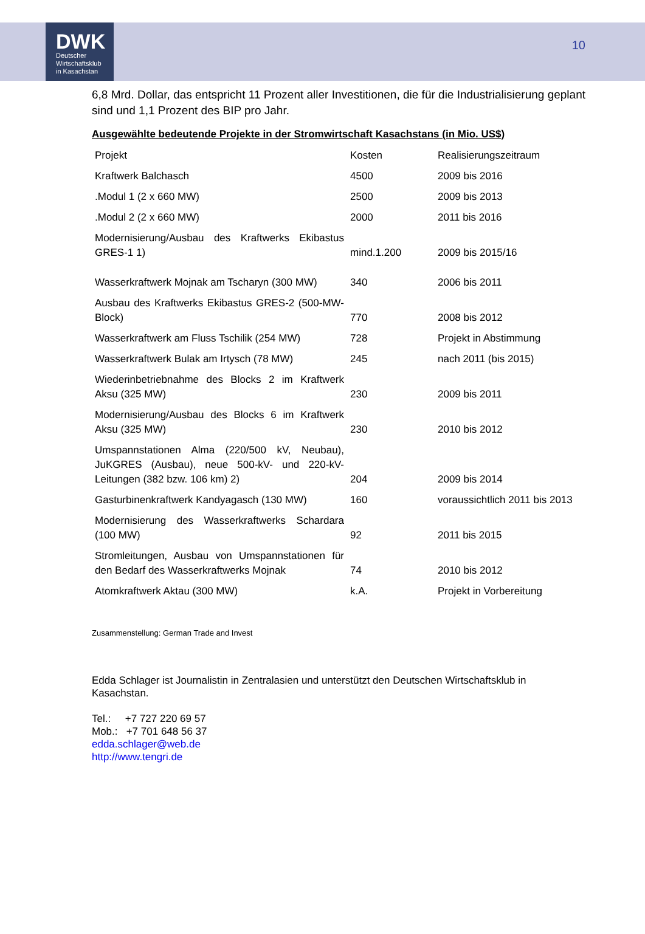DWK
Deutscher
Wirtschaftsklub
in Kasachstan
10
6,8 Mrd. Dollar, das entspricht 11 Prozent aller Investitionen, die für die Industrialisierung geplant sind und 1,1 Prozent des BIP pro Jahr.
Ausgewählte bedeutende Projekte in der Stromwirtschaft Kasachstans (in Mio. US$)
| Projekt | Kosten | Realisierungszeitraum |
| Kraftwerk Balchasch | 4500 | 2009 bis 2016 |
| .Modul 1 (2 x 660 MW) | 2500 | 2009 bis 2013 |
| .Modul 2 (2 x 660 MW) | 2000 | 2011 bis 2016 |
| Modernisierung/Ausbau des Kraftwerks Ekibastus GRES-1 1) | mind.1.200 | 2009 bis 2015/16 |
| Wasserkraftwerk Mojnak am Tscharyn (300 MW) | 340 | 2006 bis 2011 |
| Ausbau des Kraftwerks Ekibastus GRES-2 (500-MW-Block) | 770 | 2008 bis 2012 |
| Wasserkraftwerk am Fluss Tschilik (254 MW) | 728 | Projekt in Abstimmung |
| Wasserkraftwerk Bulak am Irtysch (78 MW) | 245 | nach 2011 (bis 2015) |
| Wiederinbetriebnahme des Blocks 2 im Kraftwerk Aksu (325 MW) | 230 | 2009 bis 2011 |
| Modernisierung/Ausbau des Blocks 6 im Kraftwerk Aksu (325 MW) | 230 | 2010 bis 2012 |
| Umspannstationen Alma (220/500 kV, Neubau), JuKGRES (Ausbau), neue 500-kV- und 220-kV-Leitungen (382 bzw. 106 km) 2) | 204 | 2009 bis 2014 |
| Gasturbinenkraftwerk Kandyagasch (130 MW) | 160 | voraussichtlich 2011 bis 2013 |
| Modernisierung des Wasserkraftwerks Schardara (100 MW) | 92 | 2011 bis 2015 |
| Stromleitungen, Ausbau von Umspannstationen für den Bedarf des Wasserkraftwerks Mojnak | 74 | 2010 bis 2012 |
| Atomkraftwerk Aktau (300 MW) | k.A. | Projekt in Vorbereitung |
Zusammenstellung: German Trade and Invest
Edda Schlager ist Journalistin in Zentralasien und unterstützt den Deutschen Wirtschaftsklub in Kasachstan.
Tel.: +7 727 220 69 57
Mob.: +7 701 648 56 37
edda.schlager@web.de
http://www.tengri.de